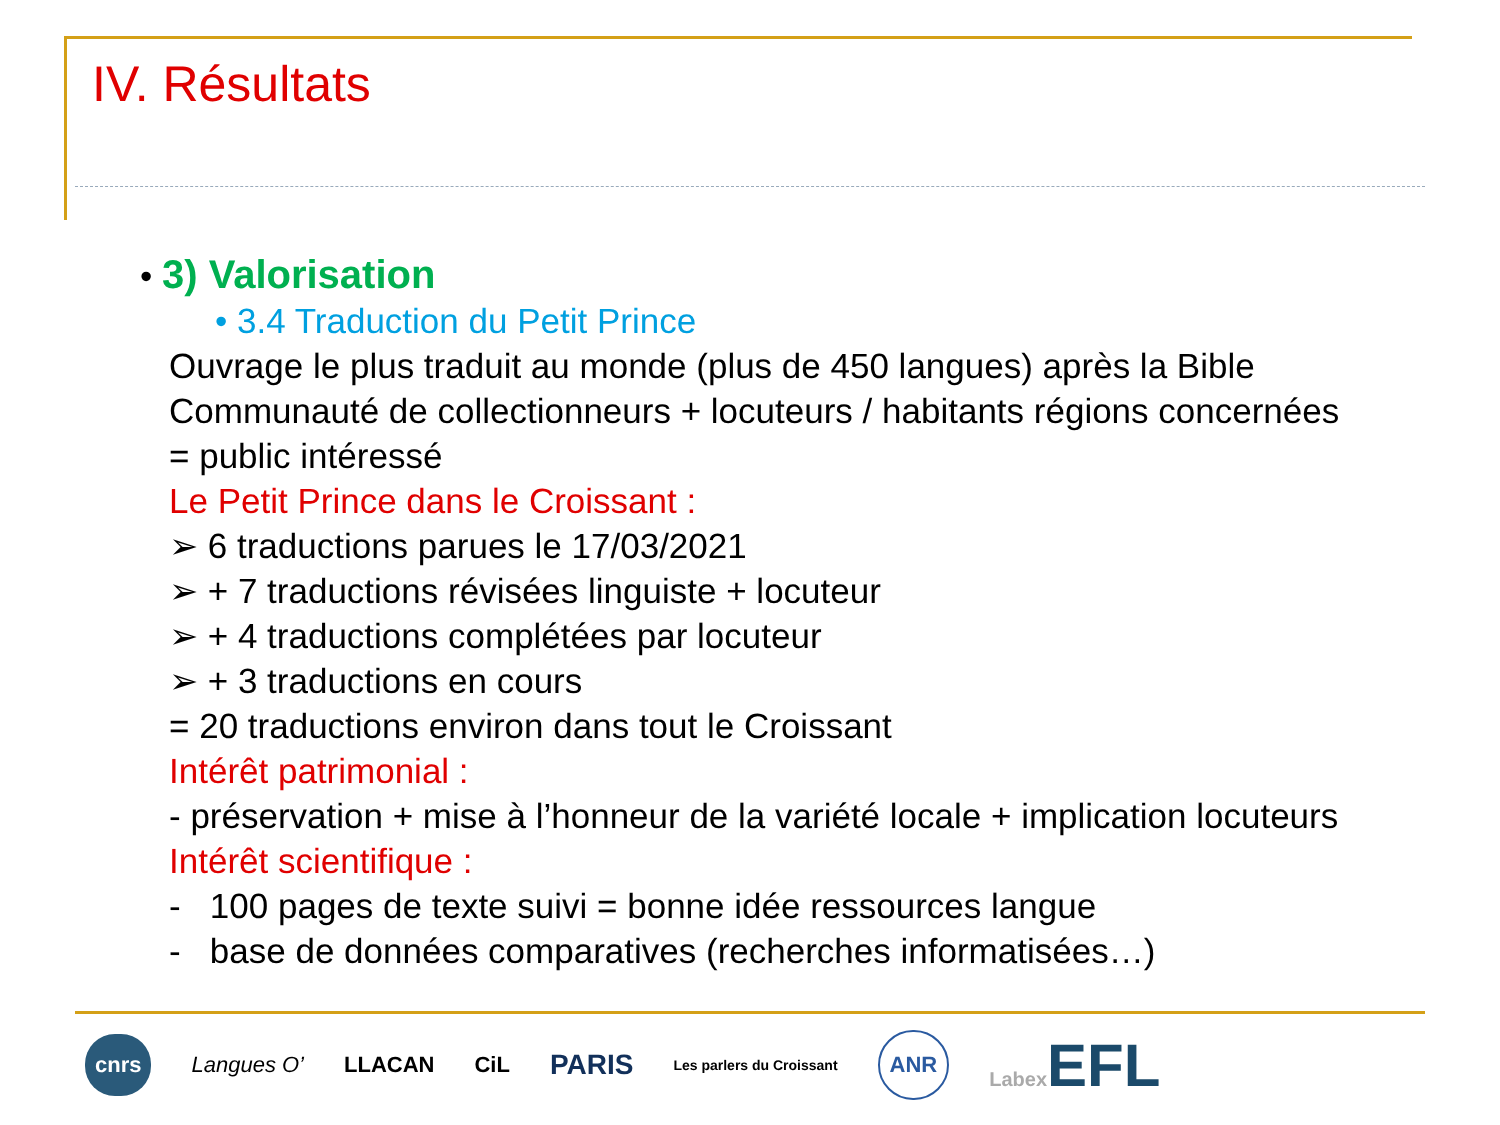IV. Résultats
• 3) Valorisation
• 3.4 Traduction du Petit Prince
Ouvrage le plus traduit au monde (plus de 450 langues) après la Bible
Communauté de collectionneurs + locuteurs / habitants régions concernées
= public intéressé
Le Petit Prince dans le Croissant :
➢ 6 traductions parues le 17/03/2021
➢ + 7 traductions révisées linguiste + locuteur
➢ + 4 traductions complétées par locuteur
➢ + 3 traductions en cours
= 20 traductions environ dans tout le Croissant
Intérêt patrimonial :
- préservation + mise à l’honneur de la variété locale + implication locuteurs
Intérêt scientifique :
- 100 pages de texte suivi = bonne idée ressources langue
- base de données comparatives (recherches informatisées…)
cnrs Langues O’ LLACAN CiL PARIS Les parlers du Croissant ANR Labex EFL